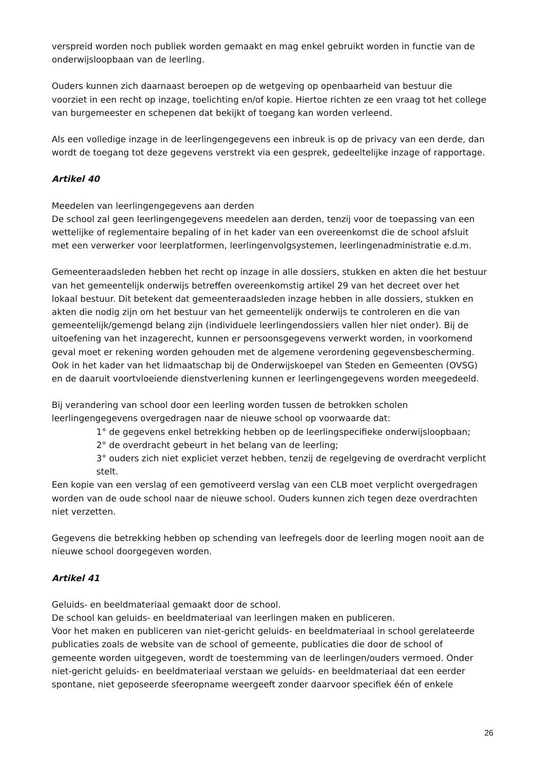verspreid worden noch publiek worden gemaakt en mag enkel gebruikt worden in functie van de onderwijsloopbaan van de leerling.
Ouders kunnen zich daarnaast beroepen op de wetgeving op openbaarheid van bestuur die voorziet in een recht op inzage, toelichting en/of kopie. Hiertoe richten ze een vraag tot het college van burgemeester en schepenen dat bekijkt of toegang kan worden verleend.
Als een volledige inzage in de leerlingengegevens een inbreuk is op de privacy van een derde, dan wordt de toegang tot deze gegevens verstrekt via een gesprek, gedeeltelijke inzage of rapportage.
Artikel 40
Meedelen van leerlingengegevens aan derden
De school zal geen leerlingengegevens meedelen aan derden, tenzij voor de toepassing van een wettelijke of reglementaire bepaling of in het kader van een overeenkomst die de school afsluit met een verwerker voor leerplatformen, leerlingenvolgsystemen, leerlingenadministratie e.d.m.
Gemeenteraadsleden hebben het recht op inzage in alle dossiers, stukken en akten die het bestuur van het gemeentelijk onderwijs betreffen overeenkomstig artikel 29 van het decreet over het lokaal bestuur. Dit betekent dat gemeenteraadsleden inzage hebben in alle dossiers, stukken en akten die nodig zijn om het bestuur van het gemeentelijk onderwijs te controleren en die van gemeentelijk/gemengd belang zijn (individuele leerlingendossiers vallen hier niet onder). Bij de uitoefening van het inzagerecht, kunnen er persoonsgegevens verwerkt worden, in voorkomend geval moet er rekening worden gehouden met de algemene verordening gegevensbescherming. Ook in het kader van het lidmaatschap bij de Onderwijskoepel van Steden en Gemeenten (OVSG) en de daaruit voortvloeiende dienstverlening kunnen er leerlingengegevens worden meegedeeld.
Bij verandering van school door een leerling worden tussen de betrokken scholen leerlingengegevens overgedragen naar de nieuwe school op voorwaarde dat:
1° de gegevens enkel betrekking hebben op de leerlingspecifieke onderwijsloopbaan;
2° de overdracht gebeurt in het belang van de leerling;
3° ouders zich niet expliciet verzet hebben, tenzij de regelgeving de overdracht verplicht stelt.
Een kopie van een verslag of een gemotiveerd verslag van een CLB moet verplicht overgedragen worden van de oude school naar de nieuwe school. Ouders kunnen zich tegen deze overdrachten niet verzetten.
Gegevens die betrekking hebben op schending van leefregels door de leerling mogen nooit aan de nieuwe school doorgegeven worden.
Artikel 41
Geluids- en beeldmateriaal gemaakt door de school.
De school kan geluids- en beeldmateriaal van leerlingen maken en publiceren.
Voor het maken en publiceren van niet-gericht geluids- en beeldmateriaal in school gerelateerde publicaties zoals de website van de school of gemeente, publicaties die door de school of gemeente worden uitgegeven, wordt de toestemming van de leerlingen/ouders vermoed. Onder niet-gericht geluids- en beeldmateriaal verstaan we geluids- en beeldmateriaal dat een eerder spontane, niet geposeerde sfeeropname weergeeft zonder daarvoor specifiek één of enkele
26